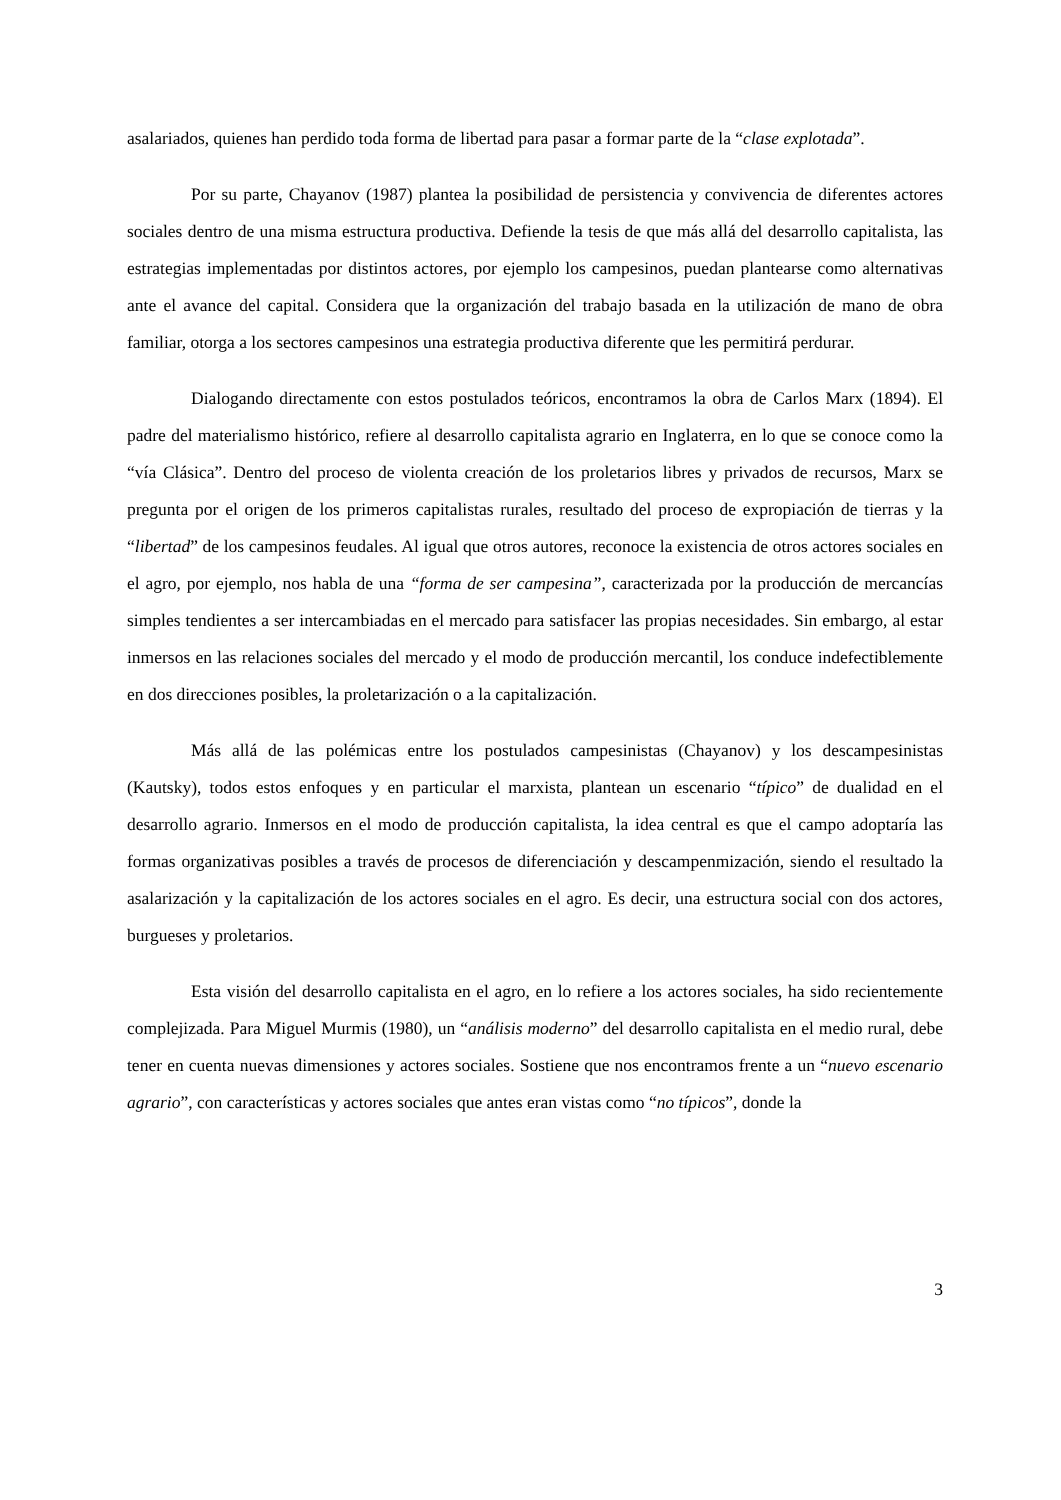asalariados, quienes han perdido toda forma de libertad para pasar a formar parte de la “clase explotada”.
Por su parte, Chayanov (1987) plantea la posibilidad de persistencia y convivencia de diferentes actores sociales dentro de una misma estructura productiva. Defiende la tesis de que más allá del desarrollo capitalista, las estrategias implementadas por distintos actores, por ejemplo los campesinos, puedan plantearse como alternativas ante el avance del capital. Considera que la organización del trabajo basada en la utilización de mano de obra familiar, otorga a los sectores campesinos una estrategia productiva diferente que les permitirá perdurar.
Dialogando directamente con estos postulados teóricos, encontramos la obra de Carlos Marx (1894). El padre del materialismo histórico, refiere al desarrollo capitalista agrario en Inglaterra, en lo que se conoce como la “vía Clásica”. Dentro del proceso de violenta creación de los proletarios libres y privados de recursos, Marx se pregunta por el origen de los primeros capitalistas rurales, resultado del proceso de expropiación de tierras y la “libertad” de los campesinos feudales. Al igual que otros autores, reconoce la existencia de otros actores sociales en el agro, por ejemplo, nos habla de una “forma de ser campesina”, caracterizada por la producción de mercancías simples tendientes a ser intercambiadas en el mercado para satisfacer las propias necesidades. Sin embargo, al estar inmersos en las relaciones sociales del mercado y el modo de producción mercantil, los conduce indefectiblemente en dos direcciones posibles, la proletarización o a la capitalización.
Más allá de las polémicas entre los postulados campesinistas (Chayanov) y los descampesinistas (Kautsky), todos estos enfoques y en particular el marxista, plantean un escenario “típico” de dualidad en el desarrollo agrario. Inmersos en el modo de producción capitalista, la idea central es que el campo adoptaría las formas organizativas posibles a través de procesos de diferenciación y descampenmización, siendo el resultado la asalarización y la capitalización de los actores sociales en el agro. Es decir, una estructura social con dos actores, burgueses y proletarios.
Esta visión del desarrollo capitalista en el agro, en lo refiere a los actores sociales, ha sido recientemente complejizada. Para Miguel Murmis (1980), un “análisis moderno” del desarrollo capitalista en el medio rural, debe tener en cuenta nuevas dimensiones y actores sociales. Sostiene que nos encontramos frente a un “nuevo escenario agrario”, con características y actores sociales que antes eran vistas como “no típicos”, donde la
3